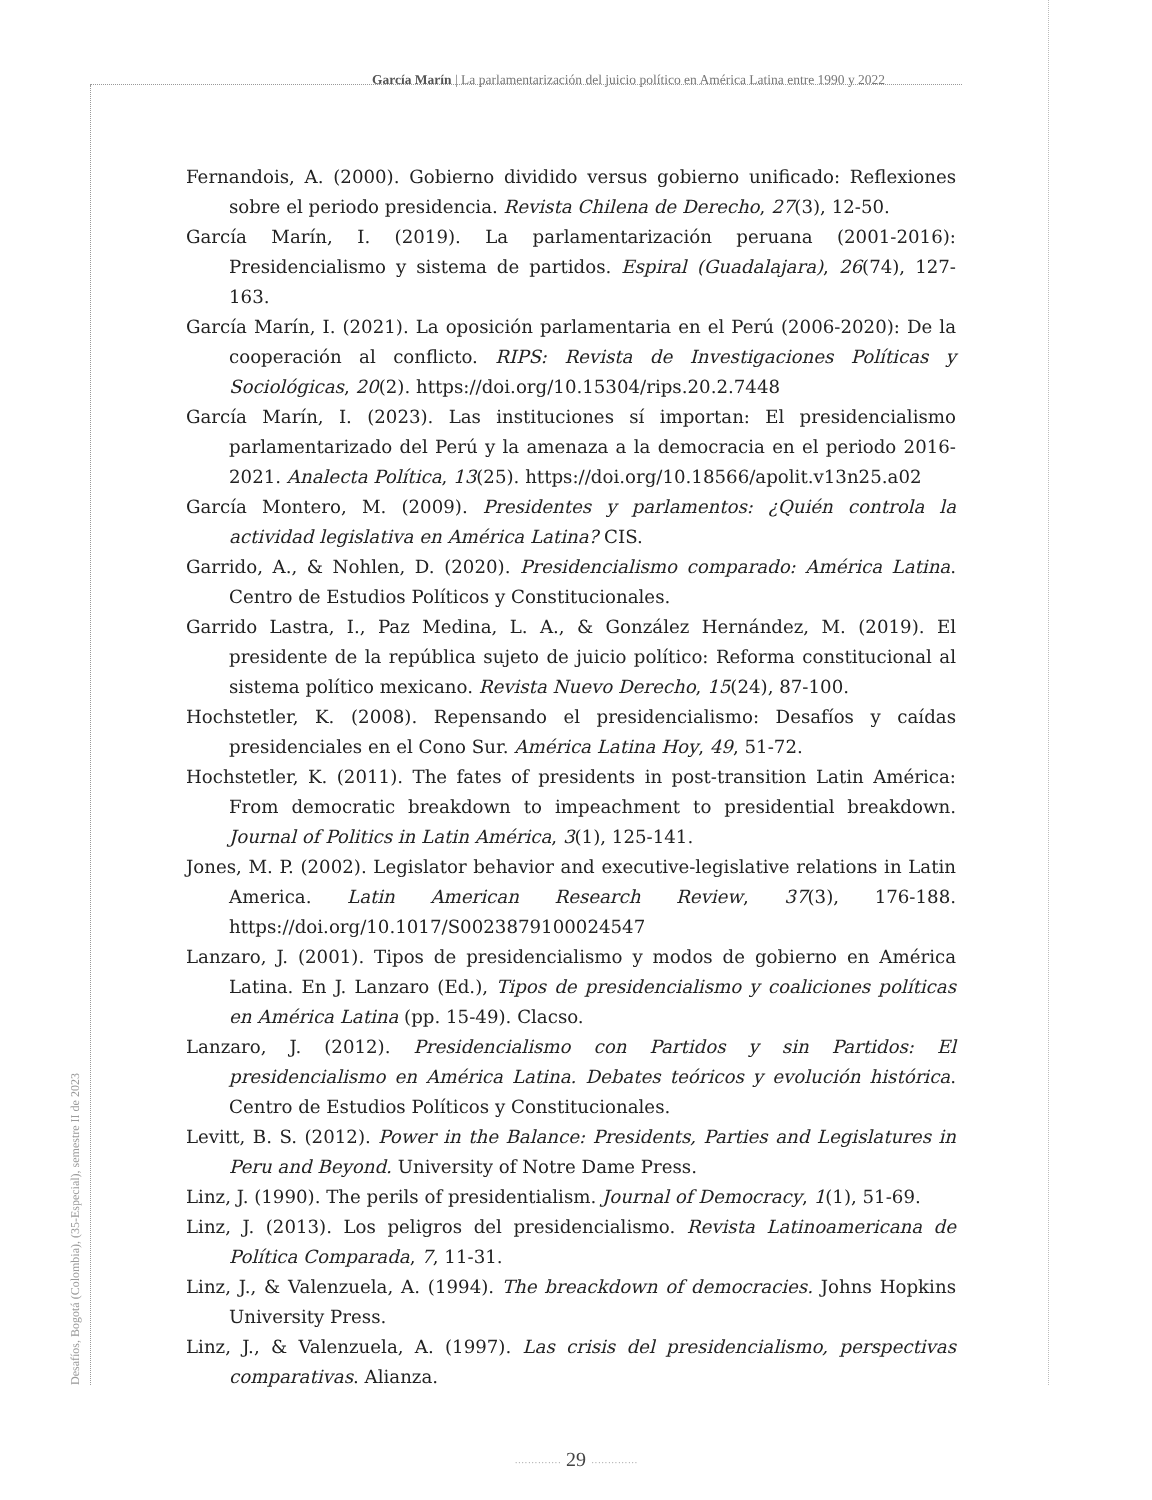García Marín | La parlamentarización del juicio político en América Latina entre 1990 y 2022
Desafíos, Bogotá (Colombia), (35-Especial), semestre II de 2023
Fernandois, A. (2000). Gobierno dividido versus gobierno unificado: Reflexiones sobre el periodo presidencia. Revista Chilena de Derecho, 27(3), 12-50.
García Marín, I. (2019). La parlamentarización peruana (2001-2016): Presidencialismo y sistema de partidos. Espiral (Guadalajara), 26(74), 127-163.
García Marín, I. (2021). La oposición parlamentaria en el Perú (2006-2020): De la cooperación al conflicto. RIPS: Revista de Investigaciones Políticas y Sociológicas, 20(2). https://doi.org/10.15304/rips.20.2.7448
García Marín, I. (2023). Las instituciones sí importan: El presidencialismo parlamentarizado del Perú y la amenaza a la democracia en el periodo 2016-2021. Analecta Política, 13(25). https://doi.org/10.18566/apolit.v13n25.a02
García Montero, M. (2009). Presidentes y parlamentos: ¿Quién controla la actividad legislativa en América Latina? CIS.
Garrido, A., & Nohlen, D. (2020). Presidencialismo comparado: América Latina. Centro de Estudios Políticos y Constitucionales.
Garrido Lastra, I., Paz Medina, L. A., & González Hernández, M. (2019). El presidente de la república sujeto de juicio político: Reforma constitucional al sistema político mexicano. Revista Nuevo Derecho, 15(24), 87-100.
Hochstetler, K. (2008). Repensando el presidencialismo: Desafíos y caídas presidenciales en el Cono Sur. América Latina Hoy, 49, 51-72.
Hochstetler, K. (2011). The fates of presidents in post-transition Latin América: From democratic breakdown to impeachment to presidential breakdown. Journal of Politics in Latin América, 3(1), 125-141.
Jones, M. P. (2002). Legislator behavior and executive-legislative relations in Latin America. Latin American Research Review, 37(3), 176-188. https://doi.org/10.1017/S0023879100024547
Lanzaro, J. (2001). Tipos de presidencialismo y modos de gobierno en América Latina. En J. Lanzaro (Ed.), Tipos de presidencialismo y coaliciones políticas en América Latina (pp. 15-49). Clacso.
Lanzaro, J. (2012). Presidencialismo con Partidos y sin Partidos: El presidencialismo en América Latina. Debates teóricos y evolución histórica. Centro de Estudios Políticos y Constitucionales.
Levitt, B. S. (2012). Power in the Balance: Presidents, Parties and Legislatures in Peru and Beyond. University of Notre Dame Press.
Linz, J. (1990). The perils of presidentialism. Journal of Democracy, 1(1), 51-69.
Linz, J. (2013). Los peligros del presidencialismo. Revista Latinoamericana de Política Comparada, 7, 11-31.
Linz, J., & Valenzuela, A. (1994). The breackdown of democracies. Johns Hopkins University Press.
Linz, J., & Valenzuela, A. (1997). Las crisis del presidencialismo, perspectivas comparativas. Alianza.
·············· 29 ··············